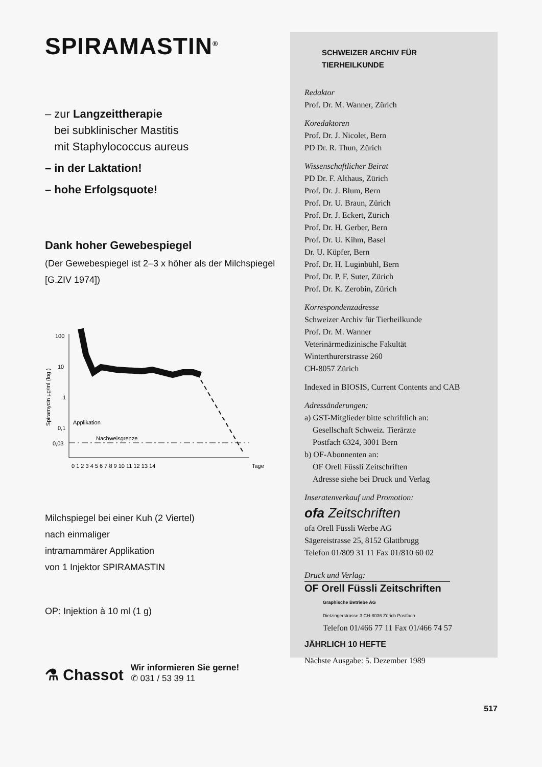SPIRAMASTIN<sup>®</sup>
– zur Langzeittherapie
bei subklinischer Mastitis
mit Staphylococcus aureus
– in der Laktation!
– hohe Erfolgsquote!
Dank hoher Gewebespiegel
(Der Gewebespiegel ist 2–3 x höher als der Milchspiegel
[G.ZIV 1974])
Spiramycin µg/ml (log.)
100
10
1
0,1
0,03
Applikation
Nachweisgrenze
0 1 2 3 4 5 6 7 8 9 10 11 12 13 14
Tage
Milchspiegel bei einer Kuh (2 Viertel)
nach einmaliger
intramammärer Applikation
von 1 Injektor SPIRAMASTIN
OP: Injektion à 10 ml (1 g)
⚗ Chassot Wir informieren Sie gerne!
✆ 031 / 53 39 11
SCHWEIZER ARCHIV FÜR
TIERHEILKUNDE
Redaktor
Prof. Dr. M. Wanner, Zürich
Koredaktoren
Prof. Dr. J. Nicolet, Bern
PD Dr. R. Thun, Zürich
Wissenschaftlicher Beirat
PD Dr. F. Althaus, Zürich
Prof. Dr. J. Blum, Bern
Prof. Dr. U. Braun, Zürich
Prof. Dr. J. Eckert, Zürich
Prof. Dr. H. Gerber, Bern
Prof. Dr. U. Kihm, Basel
Dr. U. Küpfer, Bern
Prof. Dr. H. Luginbühl, Bern
Prof. Dr. P. F. Suter, Zürich
Prof. Dr. K. Zerobin, Zürich
Korrespondenzadresse
Schweizer Archiv für Tierheilkunde
Prof. Dr. M. Wanner
Veterinärmedizinische Fakultät
Winterthurerstrasse 260
CH-8057 Zürich
Indexed in BIOSIS, Current Contents and CAB
Adressänderungen:
a) GST-Mitglieder bitte schriftlich an:
Gesellschaft Schweiz. Tierärzte
Postfach 6324, 3001 Bern
b) OF-Abonnenten an:
OF Orell Füssli Zeitschriften
Adresse siehe bei Druck und Verlag
Inseratenverkauf und Promotion:
ofa Zeitschriften
ofa Orell Füssli Werbe AG
Sägereistrasse 25, 8152 Glattbrugg
Telefon 01/809 31 11 Fax 01/810 60 02
Druck und Verlag:
OF Orell Füssli Zeitschriften
Graphische Betriebe AG
Dietzingerstrasse 3 CH-8036 Zürich Postfach
Telefon 01/466 77 11 Fax 01/466 74 57
JÄHRLICH 10 HEFTE
Nächste Ausgabe: 5. Dezember 1989
517